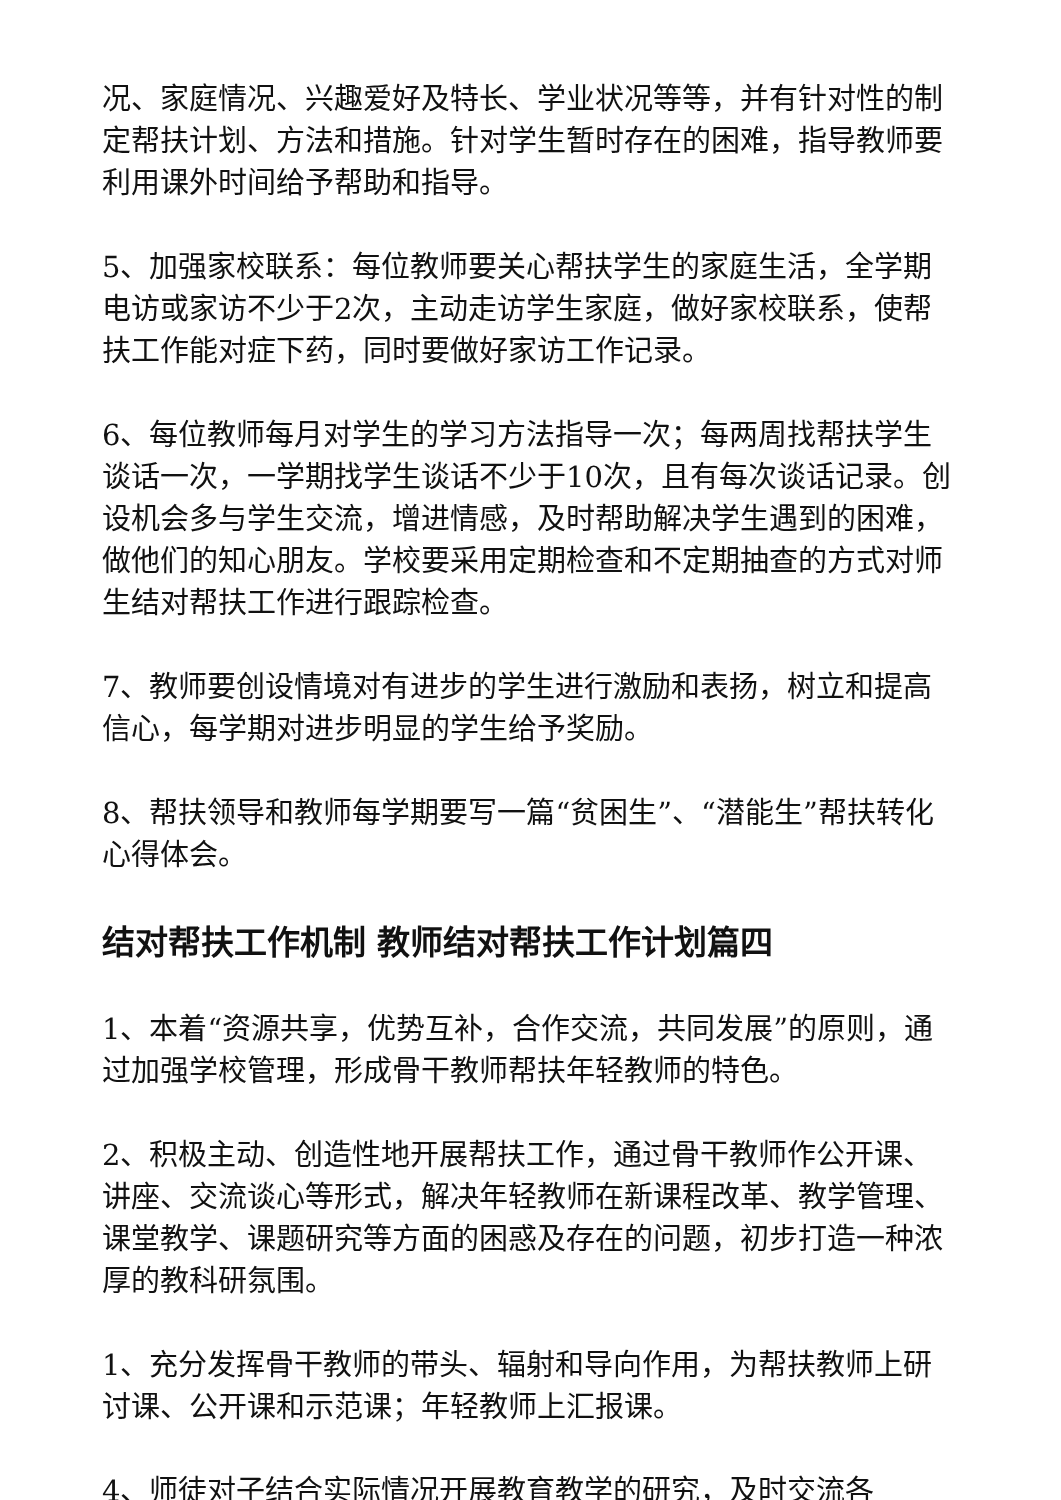况、家庭情况、兴趣爱好及特长、学业状况等等，并有针对性的制定帮扶计划、方法和措施。针对学生暂时存在的困难，指导教师要利用课外时间给予帮助和指导。
5、加强家校联系：每位教师要关心帮扶学生的家庭生活，全学期电访或家访不少于2次，主动走访学生家庭，做好家校联系，使帮扶工作能对症下药，同时要做好家访工作记录。
6、每位教师每月对学生的学习方法指导一次；每两周找帮扶学生谈话一次，一学期找学生谈话不少于10次，且有每次谈话记录。创设机会多与学生交流，增进情感，及时帮助解决学生遇到的困难，做他们的知心朋友。学校要采用定期检查和不定期抽查的方式对师生结对帮扶工作进行跟踪检查。
7、教师要创设情境对有进步的学生进行激励和表扬，树立和提高信心，每学期对进步明显的学生给予奖励。
8、帮扶领导和教师每学期要写一篇“贫困生”、“潜能生”帮扶转化心得体会。
结对帮扶工作机制 教师结对帮扶工作计划篇四
1、本着“资源共享，优势互补，合作交流，共同发展”的原则，通过加强学校管理，形成骨干教师帮扶年轻教师的特色。
2、积极主动、创造性地开展帮扶工作，通过骨干教师作公开课、讲座、交流谈心等形式，解决年轻教师在新课程改革、教学管理、课堂教学、课题研究等方面的困惑及存在的问题，初步打造一种浓厚的教科研氛围。
1、充分发挥骨干教师的带头、辐射和导向作用，为帮扶教师上研讨课、公开课和示范课；年轻教师上汇报课。
4、师徒对子结合实际情况开展教育教学的研究，及时交流各